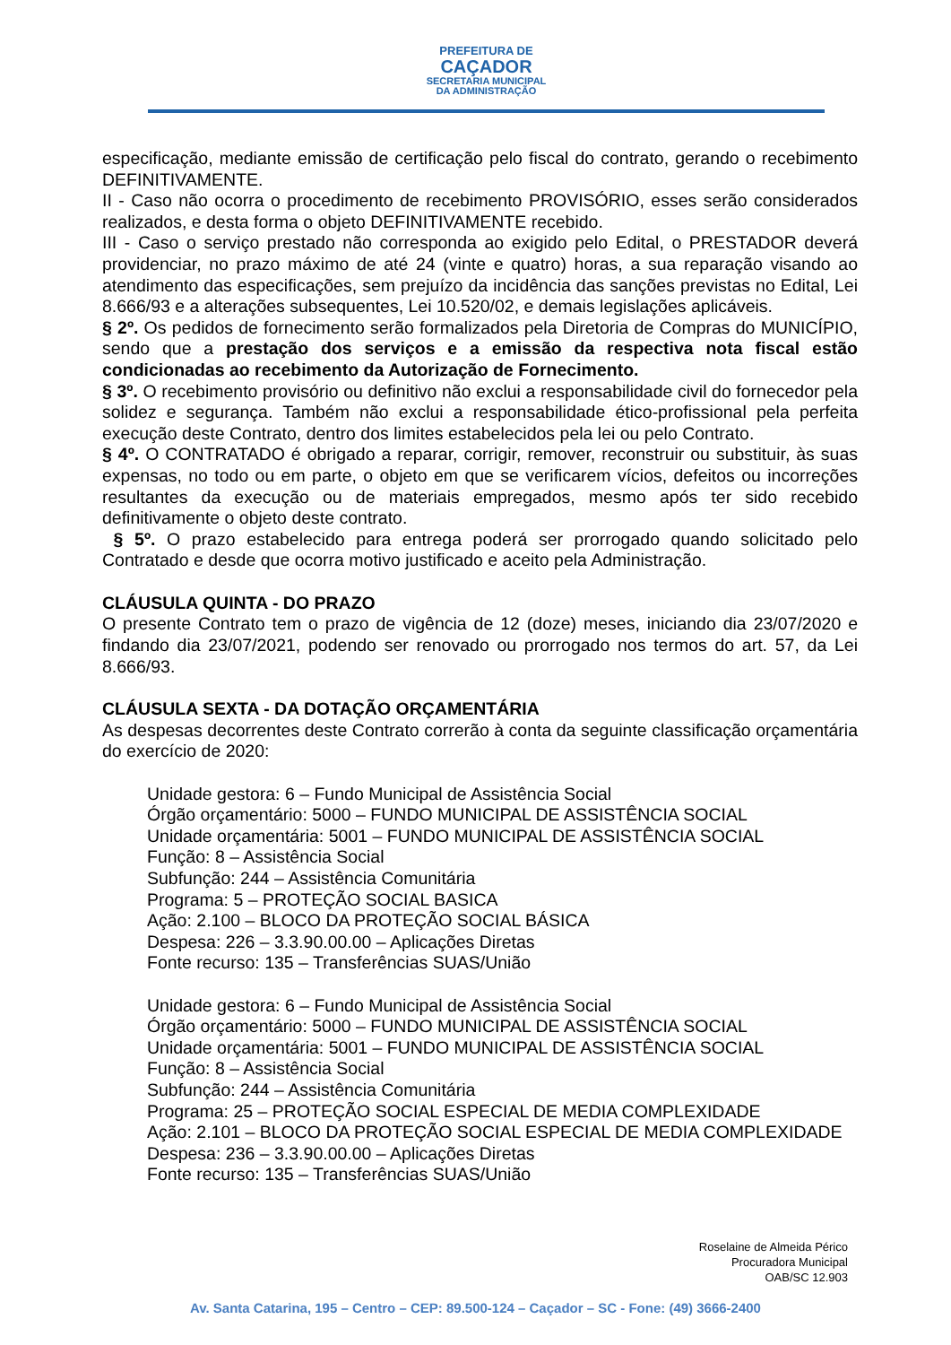PREFEITURA DE
CAÇADOR
SECRETARIA MUNICIPAL
DA ADMINISTRAÇÃO
especificação, mediante emissão de certificação pelo fiscal do contrato, gerando o recebimento DEFINITIVAMENTE.
II - Caso não ocorra o procedimento de recebimento PROVISÓRIO, esses serão considerados realizados, e desta forma o objeto DEFINITIVAMENTE recebido.
III - Caso o serviço prestado não corresponda ao exigido pelo Edital, o PRESTADOR deverá providenciar, no prazo máximo de até 24 (vinte e quatro) horas, a sua reparação visando ao atendimento das especificações, sem prejuízo da incidência das sanções previstas no Edital, Lei 8.666/93 e a alterações subsequentes, Lei 10.520/02, e demais legislações aplicáveis.
§ 2º. Os pedidos de fornecimento serão formalizados pela Diretoria de Compras do MUNICÍPIO, sendo que a prestação dos serviços e a emissão da respectiva nota fiscal estão condicionadas ao recebimento da Autorização de Fornecimento.
§ 3º. O recebimento provisório ou definitivo não exclui a responsabilidade civil do fornecedor pela solidez e segurança. Também não exclui a responsabilidade ético-profissional pela perfeita execução deste Contrato, dentro dos limites estabelecidos pela lei ou pelo Contrato.
§ 4º. O CONTRATADO é obrigado a reparar, corrigir, remover, reconstruir ou substituir, às suas expensas, no todo ou em parte, o objeto em que se verificarem vícios, defeitos ou incorreções resultantes da execução ou de materiais empregados, mesmo após ter sido recebido definitivamente o objeto deste contrato.
§ 5º. O prazo estabelecido para entrega poderá ser prorrogado quando solicitado pelo Contratado e desde que ocorra motivo justificado e aceito pela Administração.
CLÁUSULA QUINTA - DO PRAZO
O presente Contrato tem o prazo de vigência de 12 (doze) meses, iniciando dia 23/07/2020 e findando dia 23/07/2021, podendo ser renovado ou prorrogado nos termos do art. 57, da Lei 8.666/93.
CLÁUSULA SEXTA - DA DOTAÇÃO ORÇAMENTÁRIA
As despesas decorrentes deste Contrato correrão à conta da seguinte classificação orçamentária do exercício de 2020:
Unidade gestora: 6 – Fundo Municipal de Assistência Social
Órgão orçamentário: 5000 – FUNDO MUNICIPAL DE ASSISTÊNCIA SOCIAL
Unidade orçamentária: 5001 – FUNDO MUNICIPAL DE ASSISTÊNCIA SOCIAL
Função: 8 – Assistência Social
Subfunção: 244 – Assistência Comunitária
Programa: 5 – PROTEÇÃO SOCIAL BASICA
Ação: 2.100 – BLOCO DA PROTEÇÃO SOCIAL BÁSICA
Despesa: 226 – 3.3.90.00.00 – Aplicações Diretas
Fonte recurso: 135 – Transferências SUAS/União
Unidade gestora: 6 – Fundo Municipal de Assistência Social
Órgão orçamentário: 5000 – FUNDO MUNICIPAL DE ASSISTÊNCIA SOCIAL
Unidade orçamentária: 5001 – FUNDO MUNICIPAL DE ASSISTÊNCIA SOCIAL
Função: 8 – Assistência Social
Subfunção: 244 – Assistência Comunitária
Programa: 25 – PROTEÇÃO SOCIAL ESPECIAL DE MEDIA COMPLEXIDADE
Ação: 2.101 – BLOCO DA PROTEÇÃO SOCIAL ESPECIAL DE MEDIA COMPLEXIDADE
Despesa: 236 – 3.3.90.00.00 – Aplicações Diretas
Fonte recurso: 135 – Transferências SUAS/União
Roselaine de Almeida Périco
Procuradora Municipal
OAB/SC 12.903
Av. Santa Catarina, 195 – Centro – CEP: 89.500-124 – Caçador – SC - Fone: (49) 3666-2400